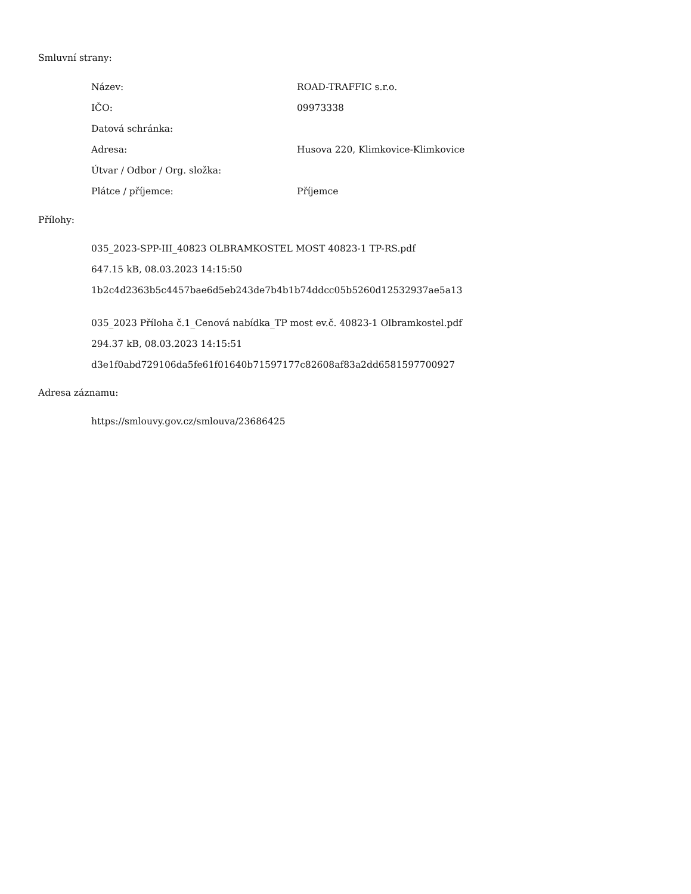Smluvní strany:
| Název: | ROAD-TRAFFIC s.r.o. |
| IČO: | 09973338 |
| Datová schránka: | |
| Adresa: | Husova 220, Klimkovice-Klimkovice |
| Útvar / Odbor / Org. složka: | |
| Plátce / příjemce: | Příjemce |
Přílohy:
035_2023-SPP-III_40823 OLBRAMKOSTEL MOST 40823-1 TP-RS.pdf
647.15 kB, 08.03.2023 14:15:50
1b2c4d2363b5c4457bae6d5eb243de7b4b1b74ddcc05b5260d12532937ae5a13
035_2023 Příloha č.1_Cenová nabídka_TP most ev.č. 40823-1 Olbramkostel.pdf
294.37 kB, 08.03.2023 14:15:51
d3e1f0abd729106da5fe61f01640b71597177c82608af83a2dd6581597700927
Adresa záznamu:
https://smlouvy.gov.cz/smlouva/23686425